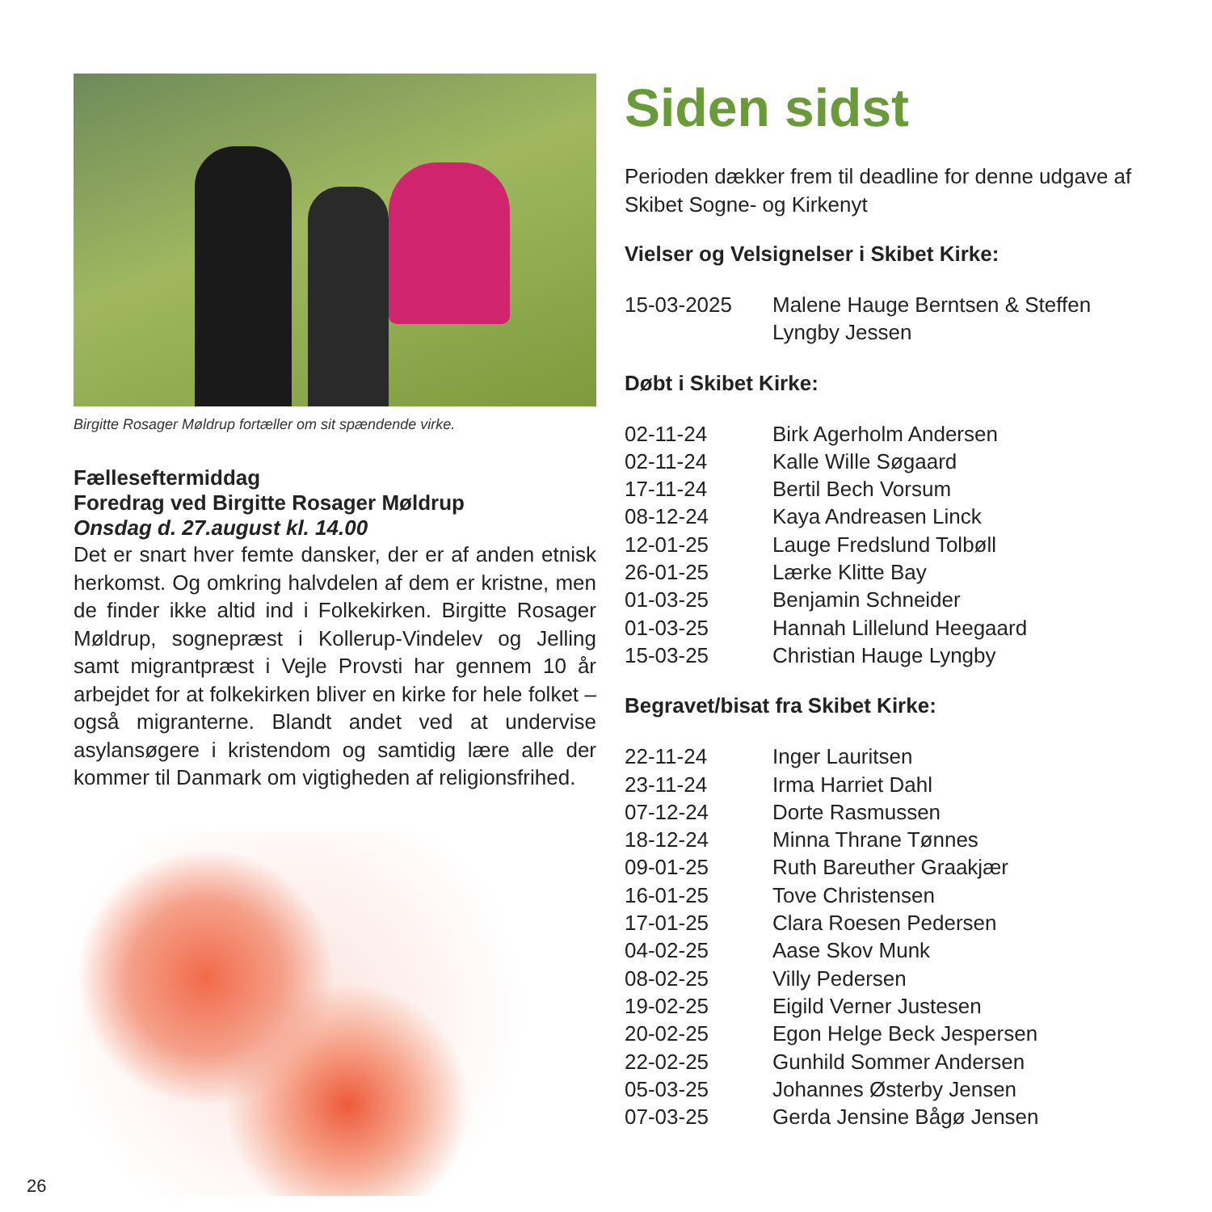Birgitte Rosager Møldrup fortæller om sit spændende virke.
Fælleseftermiddag
Foredrag ved Birgitte Rosager Møldrup
Onsdag d. 27.august kl. 14.00
Det er snart hver femte dansker, der er af anden etnisk herkomst. Og omkring halvdelen af dem er kristne, men de finder ikke altid ind i Folkekirken. Birgitte Rosager Møldrup, sognepræst i Kollerup-Vindelev og Jelling samt migrantpræst i Vejle Provsti har gennem 10 år arbejdet for at folkekirken bliver en kirke for hele folket – også migranterne. Blandt andet ved at undervise asylansøgere i kristendom og samtidig lære alle der kommer til Danmark om vigtigheden af religionsfrihed.
Siden sidst
Perioden dækker frem til deadline for denne udgave af Skibet Sogne- og Kirkenyt
Vielser og Velsignelser i Skibet Kirke:
| 15-03-2025 | Malene Hauge Berntsen & Steffen Lyngby Jessen |
Døbt i Skibet Kirke:
| 02-11-24 | Birk Agerholm Andersen |
| 02-11-24 | Kalle Wille Søgaard |
| 17-11-24 | Bertil Bech Vorsum |
| 08-12-24 | Kaya Andreasen Linck |
| 12-01-25 | Lauge Fredslund Tolbøll |
| 26-01-25 | Lærke Klitte Bay |
| 01-03-25 | Benjamin Schneider |
| 01-03-25 | Hannah Lillelund Heegaard |
| 15-03-25 | Christian Hauge Lyngby |
Begravet/bisat fra Skibet Kirke:
| 22-11-24 | Inger Lauritsen |
| 23-11-24 | Irma Harriet Dahl |
| 07-12-24 | Dorte Rasmussen |
| 18-12-24 | Minna Thrane Tønnes |
| 09-01-25 | Ruth Bareuther Graakjær |
| 16-01-25 | Tove Christensen |
| 17-01-25 | Clara Roesen Pedersen |
| 04-02-25 | Aase Skov Munk |
| 08-02-25 | Villy Pedersen |
| 19-02-25 | Eigild Verner Justesen |
| 20-02-25 | Egon Helge Beck Jespersen |
| 22-02-25 | Gunhild Sommer Andersen |
| 05-03-25 | Johannes Østerby Jensen |
| 07-03-25 | Gerda Jensine Bågø Jensen |
26